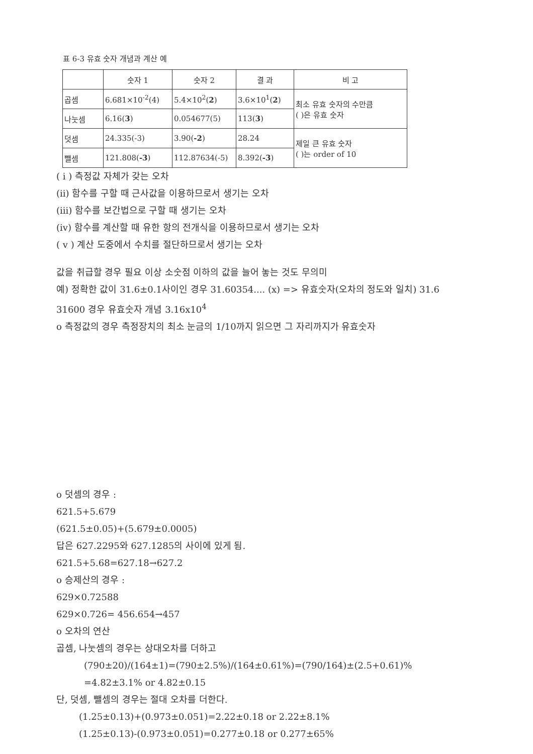표 6-3 유효 숫자 개념과 계산 예
| | 숫자 1 | 숫자 2 | 결 과 | 비 고 |
| --- | --- | --- | --- | --- |
| 곱셈 | 6.681×10<sup>-2</sup>(4) | 5.4×10<sup>2</sup>( 2 ) | 3.6×10<sup>1</sup>( 2 ) | 최소 유효 숫자의 수만큼 ( )은 유효 숫자 |
| 나눗셈 | 6.16( 3 ) | 0.054677(5) | 113( 3 ) | |
| 덧셈 | 24.335(-3) | 3.90( -2 ) | 28.24 | 제일 큰 유효 숫자 ( )는 order of 10 |
| 뺄셈 | 121.808( -3 ) | 112.87634(-5) | 8.392( -3 ) | |
( i ) 측정값 자체가 갖는 오차
(ii) 함수를 구할 때 근사값을 이용하므로서 생기는 오차
(iii) 함수를 보간법으로 구할 때 생기는 오차
(iv) 함수를 계산할 때 유한 항의 전개식을 이용하므로서 생기는 오차
( v ) 계산 도중에서 수치를 절단하므로서 생기는 오차
값을 취급할 경우 필요 이상 소숫점 이하의 값을 늘어 놓는 것도 무의미
예) 정확한 값이 31.6±0.1사이인 경우 31.60354.... (x) => 유효숫자(오차의 정도와 일치) 31.6
31600 경우 유효숫자 개념 3.16x10<sup>4</sup>
o 측정값의 경우 측정장치의 최소 눈금의 1/10까지 읽으면 그 자리까지가 유효숫자
o 덧셈의 경우 :
621.5+5.679
(621.5±0.05)+(5.679±0.0005)
답은 627.2295와 627.1285의 사이에 있게 됨.
621.5+5.68=627.18→627.2
o 승제산의 경우 :
629×0.72588
629×0.726= 456.654→457
o 오차의 연산
곱셈, 나눗셈의 경우는 상대오차를 더하고
(790±20)/(164±1)=(790±2.5%)/(164±0.61%)=(790/164)±(2.5+0.61)%
=4.82±3.1% or 4.82±0.15
단, 덧셈, 뺄셈의 경우는 절대 오차를 더한다.
(1.25±0.13)+(0.973±0.051)=2.22±0.18 or 2.22±8.1%
(1.25±0.13)-(0.973±0.051)=0.277±0.18 or 0.277±65%